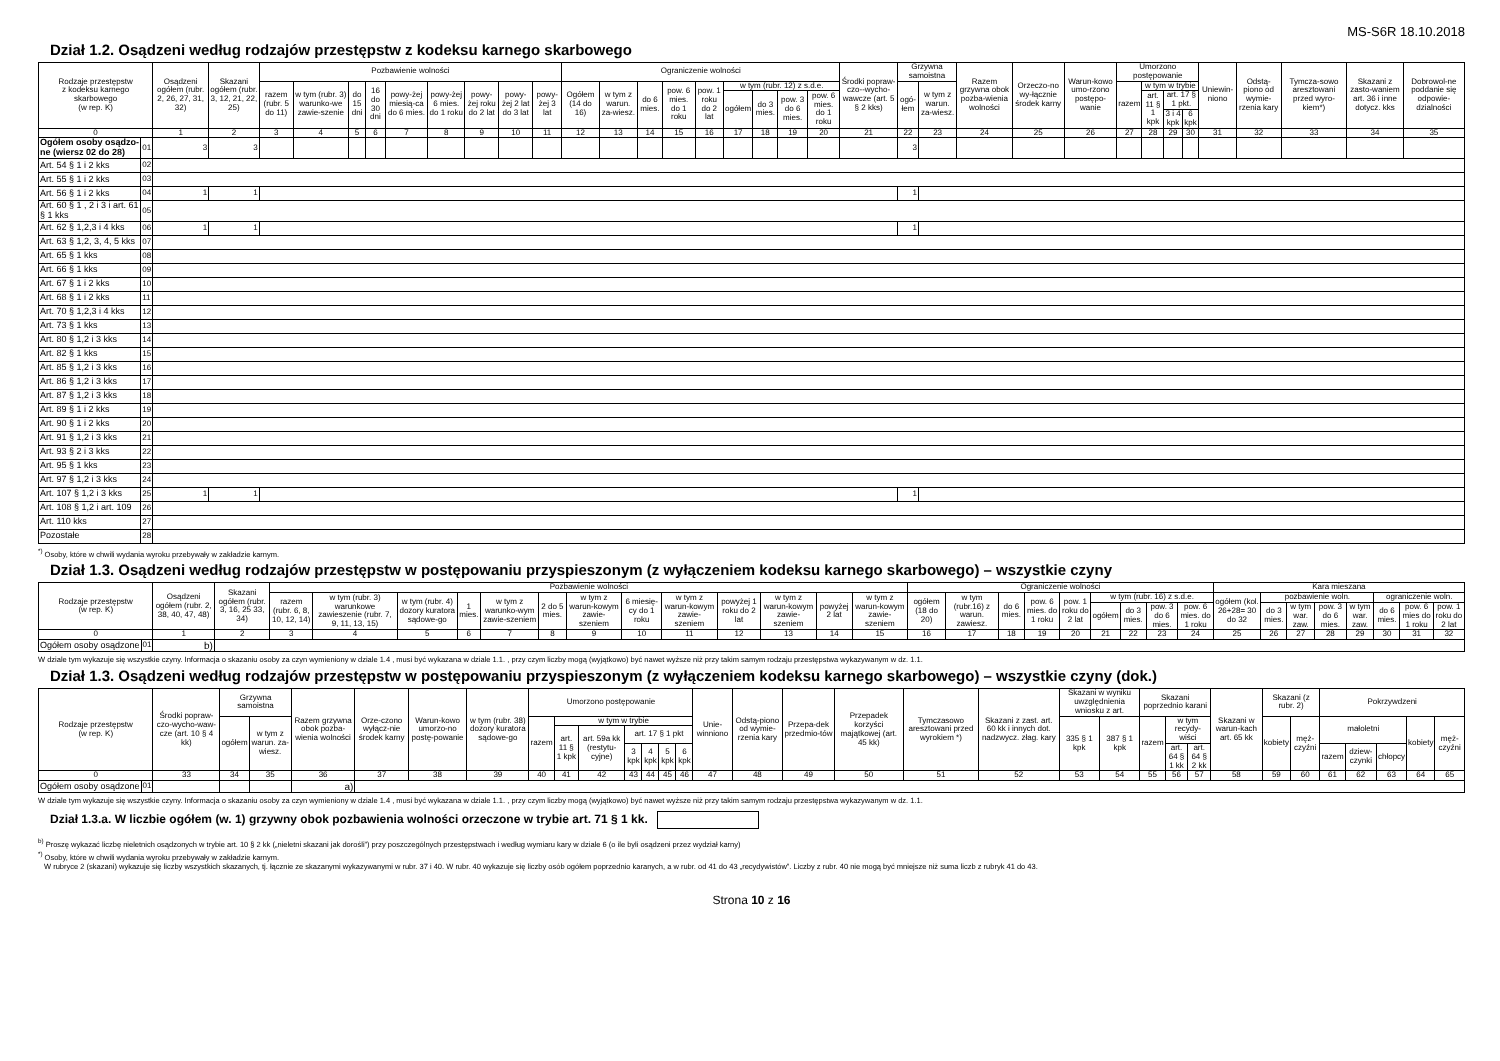MS-S6R 18.10.2018
Dział 1.2. Osądzeni według rodzajów przestępstw z kodeksu karnego skarbowego
| Rodzaje przestępstw z kodeksu karnego skarbowego (w rep. K) | | Osądzeni ogółem (rubr. 2, 26, 27, 31, 32) | Skazani ogółem (rubr. 3, 12, 21, 22, 25) | Pozbawienie wolności | | | | | | | | | Ograniczenie wolności | | | | | | | | | Środki popraw-czo--wycho-wawcze (art. 5 § 2 kks) | Grzywna samoistna | | Razem grzywna obok pozba-wienia wolności | Orzeczo-no wy-łącznie środek karny | Warun-kowo umo-rzono postępo-wanie | Umorzono postępowanie | | | | Uniewin-niono | Odstą-piono od wymie-rzenia kary | Tymcza-sowo aresztowani przed wyro-kiem*) | Skazani z zasto-waniem art. 36 i inne dotycz. kks | Dobrowol-ne poddanie się odpowie-dzialności |
| --- | --- | --- | --- | --- | --- | --- | --- | --- | --- | --- | --- | --- | --- | --- | --- | --- | --- | --- | --- | --- | --- | --- | --- | --- | --- | --- | --- | --- | --- | --- | --- | --- | --- | --- | --- | --- |
| | | | | razem (rubr. 5 do 11) | w tym (rubr. 3) warunko-we zawie-szenie | do 15 dni | 16 do 30 dni | powy-żej miesią-ca do 6 mies. | powy-żej 6 mies. do 1 roku | powy-żej roku do 2 lat | powy-żej 2 lat do 3 lat | powy-żej 3 lat | Ogółem (14 do 16) | w tym z warun. za-wiesz. | do 6 mies. | pow. 6 mies. do 1 roku | pow. 1 roku do 2 lat | w tym (rubr. 12) z s.d.e. | | | | | ogó-łem | w tym z warun. za-wiesz. | | | | razem | w tym w trybie | | | | | | | |
| | | | | | | | | | | | | | | | | | | ogółem | do 3 mies. | pow. 3 do 6 mies. | pow. 6 mies. do 1 roku | | | | | | | | art. 11 § 1 kpk | art. 17 § 1 pkt. | | | | | | |
| | | | | | | | | | | | | | | | | | | | | | | | | | | | | | | 3 i 4 kpk | 6 kpk | | | | | |
| 0 | | 1 | 2 | 3 | 4 | 5 | 6 | 7 | 8 | 9 | 10 | 11 | 12 | 13 | 14 | 15 | 16 | 17 | 18 | 19 | 20 | 21 | 22 | 23 | 24 | 25 | 26 | 27 | 28 | 29 | 30 | 31 | 32 | 33 | 34 | 35 |
| Ogółem osoby osądzo- ne (wiersz 02 do 28) | 01 | 3 | 3 | | | | | | | | | | | | | | | | | | | | 3 | | | | | | | | | | | | | |
| Art. 54 § 1 i 2 kks | 02 | | | | | | | | | | | | | | | | | | | | | | | | | | | | | | | | | | | |
| Art. 55 § 1 i 2 kks | 03 | | | | | | | | | | | | | | | | | | | | | | | | | | | | | | | | | | | |
| Art. 56 § 1 i 2 kks | 04 | 1 | 1 | | | | | | | | | | | | | | | | | | | | 1 | | | | | | | | | | | | | |
| Art. 60 § 1 , 2 i 3 i art. 61 § 1 kks | 05 | | | | | | | | | | | | | | | | | | | | | | | | | | | | | | | | | | | |
| Art. 62 § 1,2,3 i 4 kks | 06 | 1 | 1 | | | | | | | | | | | | | | | | | | | | 1 | | | | | | | | | | | | | |
| Art. 63 § 1,2, 3, 4, 5 kks | 07 | | | | | | | | | | | | | | | | | | | | | | | | | | | | | | | | | | | |
| Art. 65 § 1 kks | 08 | | | | | | | | | | | | | | | | | | | | | | | | | | | | | | | | | | | |
| Art. 66 § 1 kks | 09 | | | | | | | | | | | | | | | | | | | | | | | | | | | | | | | | | | | |
| Art. 67 § 1 i 2 kks | 10 | | | | | | | | | | | | | | | | | | | | | | | | | | | | | | | | | | | |
| Art. 68 § 1 i 2 kks | 11 | | | | | | | | | | | | | | | | | | | | | | | | | | | | | | | | | | | |
| Art. 70 § 1,2,3 i 4 kks | 12 | | | | | | | | | | | | | | | | | | | | | | | | | | | | | | | | | | | |
| Art. 73 § 1 kks | 13 | | | | | | | | | | | | | | | | | | | | | | | | | | | | | | | | | | | |
| Art. 80 § 1,2 i 3 kks | 14 | | | | | | | | | | | | | | | | | | | | | | | | | | | | | | | | | | | |
| Art. 82 § 1 kks | 15 | | | | | | | | | | | | | | | | | | | | | | | | | | | | | | | | | | | |
| Art. 85 § 1,2 i 3 kks | 16 | | | | | | | | | | | | | | | | | | | | | | | | | | | | | | | | | | | |
| Art. 86 § 1,2 i 3 kks | 17 | | | | | | | | | | | | | | | | | | | | | | | | | | | | | | | | | | | |
| Art. 87 § 1,2 i 3 kks | 18 | | | | | | | | | | | | | | | | | | | | | | | | | | | | | | | | | | | |
| Art. 89 § 1 i 2 kks | 19 | | | | | | | | | | | | | | | | | | | | | | | | | | | | | | | | | | | |
| Art. 90 § 1 i 2 kks | 20 | | | | | | | | | | | | | | | | | | | | | | | | | | | | | | | | | | | |
| Art. 91 § 1,2 i 3 kks | 21 | | | | | | | | | | | | | | | | | | | | | | | | | | | | | | | | | | | |
| Art. 93 § 2 i 3 kks | 22 | | | | | | | | | | | | | | | | | | | | | | | | | | | | | | | | | | | |
| Art. 95 § 1 kks | 23 | | | | | | | | | | | | | | | | | | | | | | | | | | | | | | | | | | | |
| Art. 97 § 1,2 i 3 kks | 24 | | | | | | | | | | | | | | | | | | | | | | | | | | | | | | | | | | | |
| Art. 107 § 1,2 i 3 kks | 25 | 1 | 1 | | | | | | | | | | | | | | | | | | | | 1 | | | | | | | | | | | | | |
| Art. 108 § 1,2 i art. 109 | 26 | | | | | | | | | | | | | | | | | | | | | | | | | | | | | | | | | | | |
| Art. 110 kks | 27 | | | | | | | | | | | | | | | | | | | | | | | | | | | | | | | | | | | |
| Pozostałe | 28 | | | | | | | | | | | | | | | | | | | | | | | | | | | | | | | | | | | |
<sup>*)</sup> Osoby, które w chwili wydania wyroku przebywały w zakładzie karnym.
Dział 1.3. Osądzeni według rodzajów przestępstw w postępowaniu przyspieszonym (z wyłączeniem kodeksu karnego skarbowego) – wszystkie czyny
| Rodzaje przestępstw (w rep. K) | | Osądzeni ogółem (rubr. 2, 38, 40, 47, 48) | Skazani ogółem (rubr. 3, 16, 25 33, 34) | Pozbawienie wolności | | | | | | | | | | | | | Ograniczenie wolności | | | | | | | | | Kara mieszana | | | | | | | |
| --- | --- | --- | --- | --- | --- | --- | --- | --- | --- | --- | --- | --- | --- | --- | --- | --- | --- | --- | --- | --- | --- | --- | --- | --- | --- | --- | --- | --- | --- | --- | --- | --- | --- |
| | | | | razem (rubr. 6, 8, 10, 12, 14) | w tym (rubr. 3) warunkowe zawieszenie (rubr. 7, 9, 11, 13, 15) | w tym (rubr. 4) dozory kuratora sądowe-go | 1 mies. | w tym z warunko-wym zawie-szeniem | 2 do 5 mies. | w tym z warun-kowym zawie-szeniem | 6 miesię-cy do 1 roku | w tym z warun-kowym zawie-szeniem | powyżej 1 roku do 2 lat | w tym z warun-kowym zawie-szeniem | powyżej 2 lat | w tym z warun-kowym zawie-szeniem | ogółem (18 do 20) | w tym (rubr.16) z warun. zawiesz. | do 6 mies. | pow. 6 mies. do 1 roku | pow. 1 roku do 2 lat | w tym (rubr. 16) z s.d.e. | | | | ogółem (kol. 26+28= 30 do 32 | pozbawienie woln. | | | | ograniczenie woln. | | |
| | | | | | | | | | | | | | | | | | | | | | | ogółem | do 3 mies. | pow. 3 do 6 mies. | pow. 6 mies. do 1 roku | | do 3 mies. | w tym war. zaw. | pow. 3 do 6 mies. | w tym war. zaw. | do 6 mies. | pow. 6 mies do 1 roku | pow. 1 roku do 2 lat |
| 0 | | 1 | 2 | 3 | 4 | 5 | 6 | 7 | 8 | 9 | 10 | 11 | 12 | 13 | 14 | 15 | 16 | 17 | 18 | 19 | 20 | 21 | 22 | 23 | 24 | 25 | 26 | 27 | 28 | 29 | 30 | 31 | 32 |
| Ogółem osoby osądzone | 01 | b) | | | | | | | | | | | | | | | | | | | | | | | | | | | | | | | |
W dziale tym wykazuje się wszystkie czyny. Informacja o skazaniu osoby za czyn wymieniony w dziale 1.4 , musi być wykazana w dziale 1.1. , przy czym liczby mogą (wyjątkowo) być nawet wyższe niż przy takim samym rodzaju przestępstwa wykazywanym w dz. 1.1.
Dział 1.3. Osądzeni według rodzajów przestępstw w postępowaniu przyspieszonym (z wyłączeniem kodeksu karnego skarbowego) – wszystkie czyny (dok.)
| Rodzaje przestępstw (w rep. K) | | Środki popraw-czo-wycho-waw-cze (art. 10 § 4 kk) | Grzywna samoistna | | Razem grzywna obok pozba-wienia wolności | Orze-czono wyłącz-nie środek karny | Warun-kowo umorzo-no postę-powanie | w tym (rubr. 38) dozory kuratora sądowe-go | Umorzono postępowanie | | | | | | | Unie-winniono | Odstą-piono od wymie-rzenia kary | Przepa-dek przedmio-tów | Przepadek korzyści majątkowej (art. 45 kk) | Tymczasowo aresztowani przed wyrokiem *) | Skazani z zast. art. 60 kk i innych dot. nadzwycz. złag. kary | Skazani w wyniku uwzględnienia wniosku z art. | | Skazani poprzednio karani | | | Skazani w warun-kach art. 65 kk | Skazani (z rubr. 2) | | Pokrzywdzeni | | | | |
| --- | --- | --- | --- | --- | --- | --- | --- | --- | --- | --- | --- | --- | --- | --- | --- | --- | --- | --- | --- | --- | --- | --- | --- | --- | --- | --- | --- | --- | --- | --- | --- | --- | --- | --- |
| | | | ogółem | w tym z warun. za-wiesz. | | | | | razem | w tym w trybie | | | | | | | | | | | | 335 § 1 kpk | 387 § 1 kpk | razem | w tym recydy-wiści | | | kobiety | męż-czyźni | małoletni | | | kobiety | męż-czyźni |
| | | | | | | | | | | art. 11 § 1 kpk | art. 59a kk (restytu-cyjne) | art. 17 § 1 pkt | | | | | | | | | | | | | | | | | | | | | | |
| | | | | | | | | | | | | 3 kpk | 4 kpk | 5 kpk | 6 kpk | | | | | | | | | | art. 64 § 1 kk | art. 64 § 2 kk | | | | razem | dziew-czynki | chłopcy | | |
| 0 | | 33 | 34 | 35 | 36 | 37 | 38 | 39 | 40 | 41 | 42 | 43 | 44 | 45 | 46 | 47 | 48 | 49 | 50 | 51 | 52 | 53 | 54 | 55 | 56 | 57 | 58 | 59 | 60 | 61 | 62 | 63 | 64 | 65 |
| Ogółem osoby osądzone | 01 | | | | a) | | | | | | | | | | | | | | | | | | | | | | | | | | | | | |
W dziale tym wykazuje się wszystkie czyny. Informacja o skazaniu osoby za czyn wymieniony w dziale 1.4 , musi być wykazana w dziale 1.1. , przy czym liczby mogą (wyjątkowo) być nawet wyższe niż przy takim samym rodzaju przestępstwa wykazywanym w dz. 1.1.
Dział 1.3.a. W liczbie ogółem (w. 1) grzywny obok pozbawienia wolności orzeczone w trybie art. 71 § 1 kk.
<sup>b)</sup> Proszę wykazać liczbę nieletnich osądzonych w trybie art. 10 § 2 kk („nieletni skazani jak dorośli”) przy poszczególnych przestępstwach i według wymiaru kary w dziale 6 (o ile byli osądzeni przez wydział karny)
<sup>*)</sup> Osoby, które w chwili wydania wyroku przebywały w zakładzie karnym.
W rubryce 2 (skazani) wykazuje się liczby wszystkich skazanych, tj. łącznie ze skazanymi wykazywanymi w rubr. 37 i 40. W rubr. 40 wykazuje się liczby osób ogółem poprzednio karanych, a w rubr. od 41 do 43 „recydywistów”. Liczby z rubr. 40 nie mogą być mniejsze niż suma liczb z rubryk 41 do 43.
Strona 10 z 16